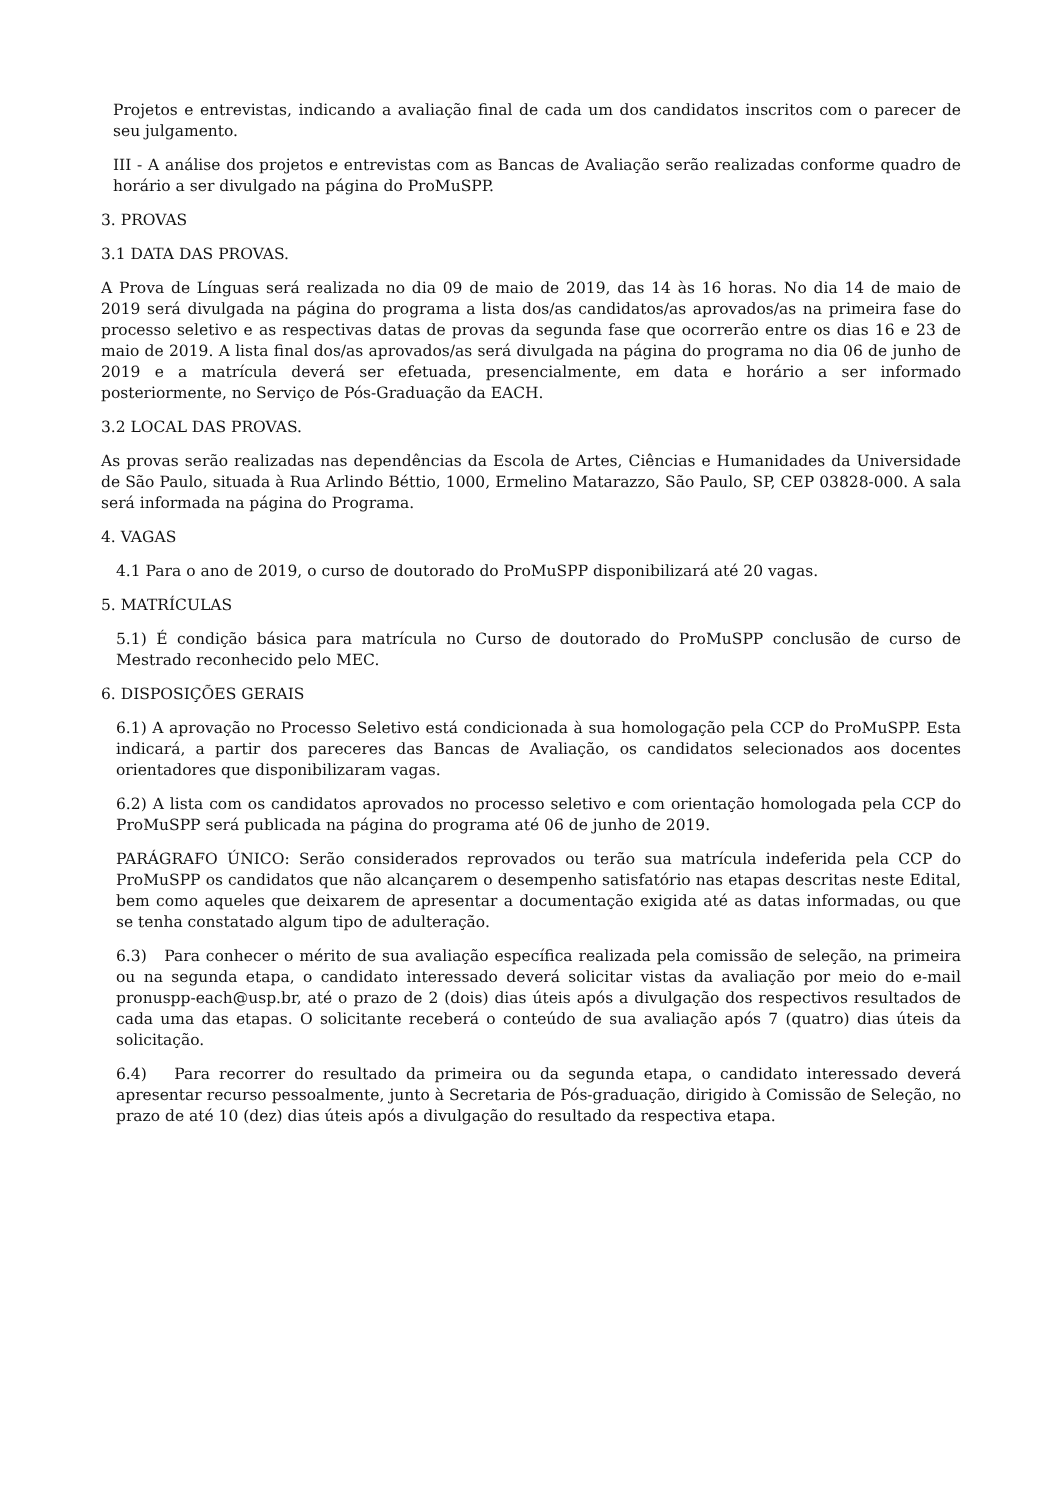Projetos e entrevistas, indicando a avaliação final de cada um dos candidatos inscritos com o parecer de seu julgamento.
III - A análise dos projetos e entrevistas com as Bancas de Avaliação serão realizadas conforme quadro de horário a ser divulgado na página do ProMuSPP.
3. PROVAS
3.1 DATA DAS PROVAS.
A Prova de Línguas será realizada no dia 09 de maio de 2019, das 14 às 16 horas. No dia 14 de maio de 2019 será divulgada na página do programa a lista dos/as candidatos/as aprovados/as na primeira fase do processo seletivo e as respectivas datas de provas da segunda fase que ocorrerão entre os dias 16 e 23 de maio de 2019. A lista final dos/as aprovados/as será divulgada na página do programa no dia 06 de junho de 2019 e a matrícula deverá ser efetuada, presencialmente, em data e horário a ser informado posteriormente, no Serviço de Pós-Graduação da EACH.
3.2 LOCAL DAS PROVAS.
As provas serão realizadas nas dependências da Escola de Artes, Ciências e Humanidades da Universidade de São Paulo, situada à Rua Arlindo Béttio, 1000, Ermelino Matarazzo, São Paulo, SP, CEP 03828-000. A sala será informada na página do Programa.
4. VAGAS
4.1 Para o ano de 2019, o curso de doutorado do ProMuSPP disponibilizará até 20 vagas.
5. MATRÍCULAS
5.1) É condição básica para matrícula no Curso de doutorado do ProMuSPP conclusão de curso de Mestrado reconhecido pelo MEC.
6. DISPOSIÇÕES GERAIS
6.1) A aprovação no Processo Seletivo está condicionada à sua homologação pela CCP do ProMuSPP. Esta indicará, a partir dos pareceres das Bancas de Avaliação, os candidatos selecionados aos docentes orientadores que disponibilizaram vagas.
6.2) A lista com os candidatos aprovados no processo seletivo e com orientação homologada pela CCP do ProMuSPP será publicada na página do programa até 06 de junho de 2019.
PARÁGRAFO ÚNICO: Serão considerados reprovados ou terão sua matrícula indeferida pela CCP do ProMuSPP os candidatos que não alcançarem o desempenho satisfatório nas etapas descritas neste Edital, bem como aqueles que deixarem de apresentar a documentação exigida até as datas informadas, ou que se tenha constatado algum tipo de adulteração.
6.3) Para conhecer o mérito de sua avaliação específica realizada pela comissão de seleção, na primeira ou na segunda etapa, o candidato interessado deverá solicitar vistas da avaliação por meio do e-mail pronuspp-each@usp.br, até o prazo de 2 (dois) dias úteis após a divulgação dos respectivos resultados de cada uma das etapas. O solicitante receberá o conteúdo de sua avaliação após 7 (quatro) dias úteis da solicitação.
6.4) Para recorrer do resultado da primeira ou da segunda etapa, o candidato interessado deverá apresentar recurso pessoalmente, junto à Secretaria de Pós-graduação, dirigido à Comissão de Seleção, no prazo de até 10 (dez) dias úteis após a divulgação do resultado da respectiva etapa.